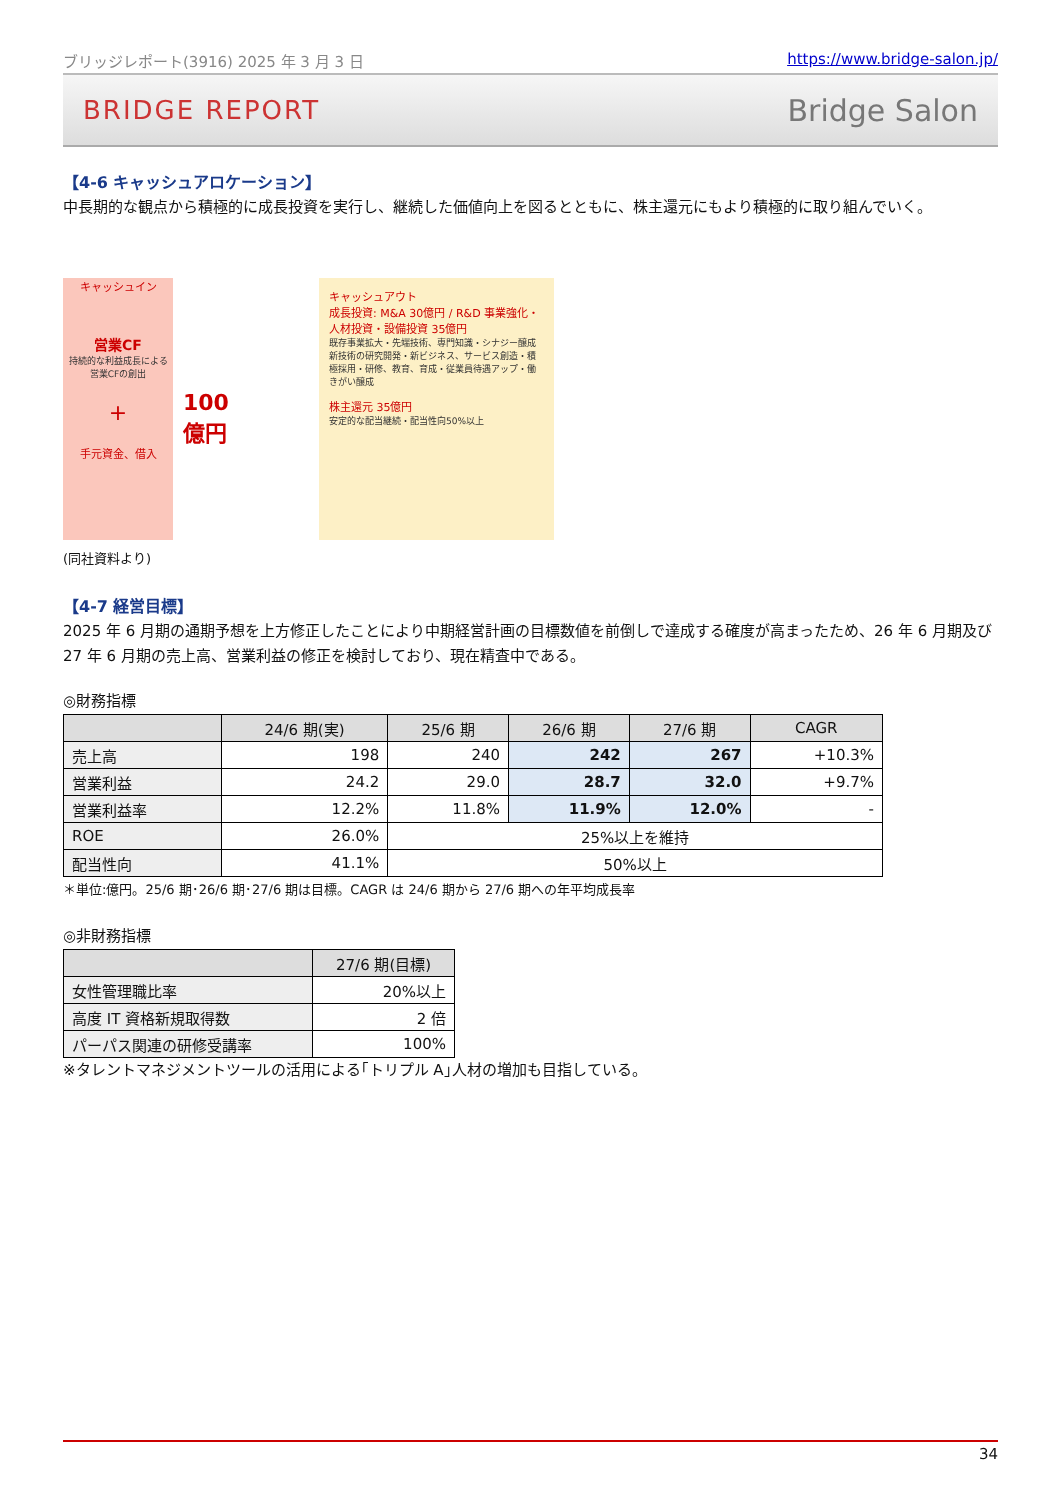ブリッジレポート(3916) 2025 年 3 月 3 日 https://www.bridge-salon.jp/
BRIDGE REPORT Bridge Salon
【4-6 キャッシュアロケーション】
中長期的な観点から積極的に成長投資を実行し、継続した価値向上を図るとともに、株主還元にもより積極的に取り組んでいく。
キャッシュイン
営業CF
持続的な利益成長による
営業CFの創出
+
手元資金、借入
100
億円
キャッシュアウト
成長投資: M&A 30億円 / R&D 事業強化・人材投資・設備投資 35億円
既存事業拡大・先端技術、専門知識・シナジー醸成
新技術の研究開発・新ビジネス、サービス創造・積極採用・研修、教育、育成・従業員待遇アップ・働きがい醸成
株主還元 35億円
安定的な配当継続・配当性向50%以上
(同社資料より)
【4-7 経営目標】
2025 年 6 月期の通期予想を上方修正したことにより中期経営計画の目標数値を前倒しで達成する確度が高まったため、26 年 6 月期及び 27 年 6 月期の売上高、営業利益の修正を検討しており、現在精査中である。
◎財務指標
| | 24/6 期(実) | 25/6 期 | 26/6 期 | 27/6 期 | CAGR |
| --- | --- | --- | --- | --- | --- |
| 売上高 | 198 | 240 | 242 | 267 | +10.3% |
| 営業利益 | 24.2 | 29.0 | 28.7 | 32.0 | +9.7% |
| 営業利益率 | 12.2% | 11.8% | 11.9% | 12.0% | - |
| ROE | 26.0% | 25%以上を維持 | | | |
| 配当性向 | 41.1% | 50%以上 | | | |
＊単位:億円。25/6 期･26/6 期･27/6 期は目標。CAGR は 24/6 期から 27/6 期への年平均成長率
◎非財務指標
| | 27/6 期(目標) |
| --- | --- |
| 女性管理職比率 | 20%以上 |
| 高度 IT 資格新規取得数 | 2 倍 |
| パーパス関連の研修受講率 | 100% |
※タレントマネジメントツールの活用による｢トリプル A｣人材の増加も目指している。
34